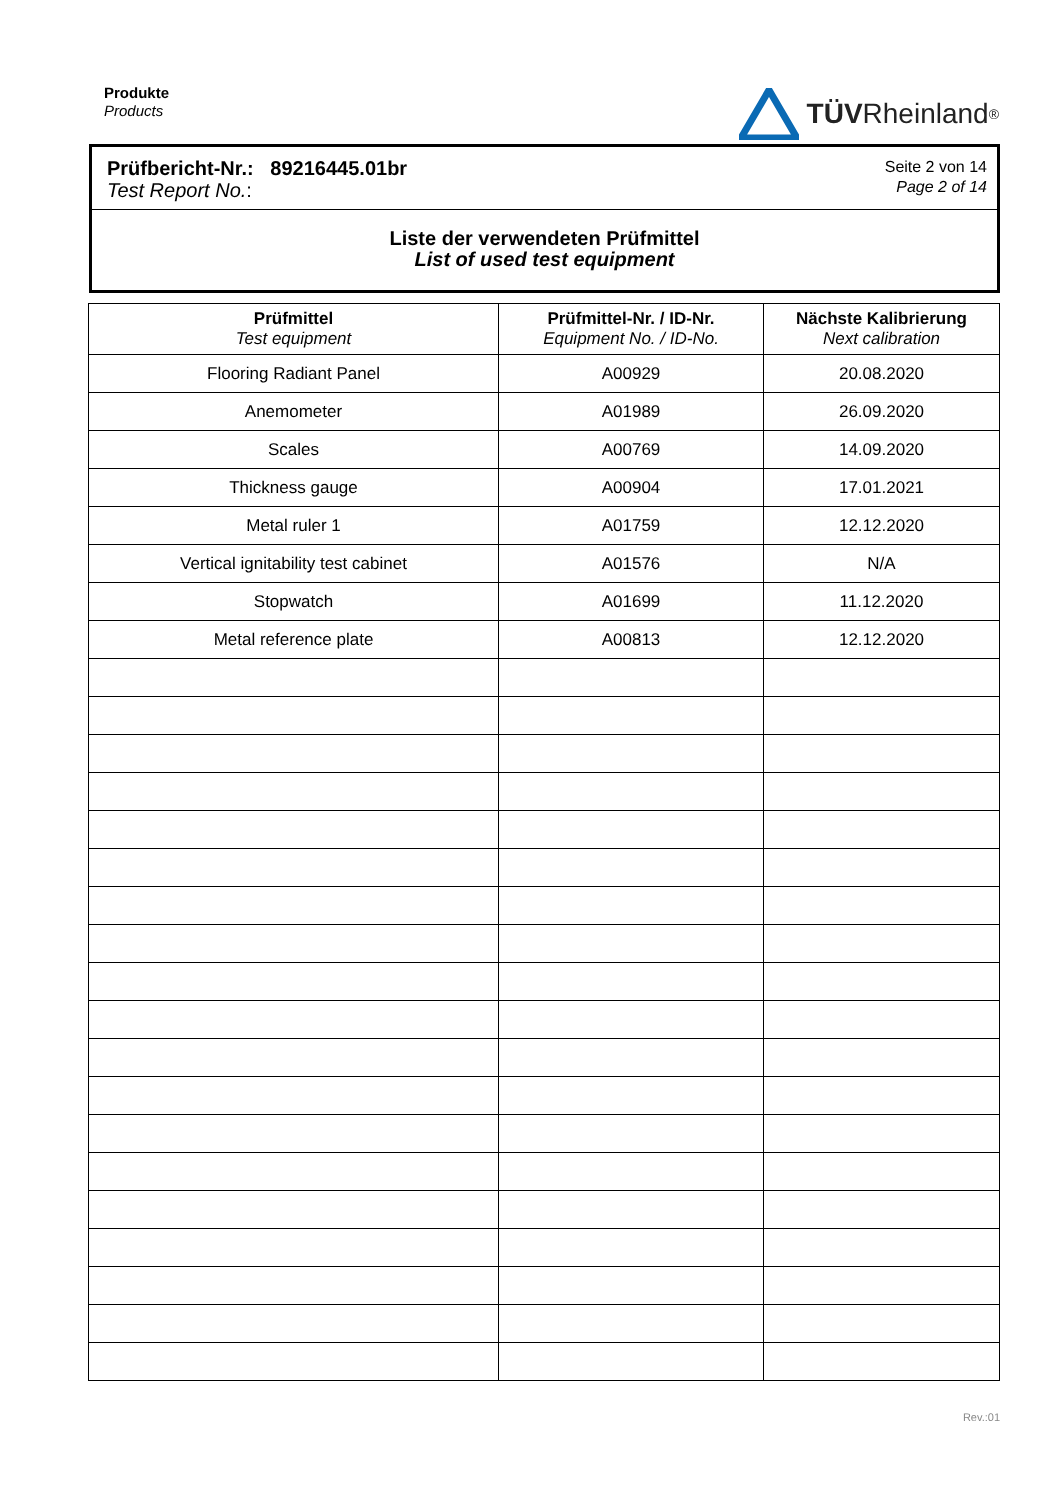Produkte
Products
TÜV Rheinland<sup>®</sup>
Prüfbericht-Nr.: 89216445.01br
Test Report No.:
Seite 2 von 14
Page 2 of 14
Liste der verwendeten Prüfmittel
List of used test equipment
| Prüfmittel Test equipment | Prüfmittel-Nr. / ID-Nr. Equipment No. / ID-No. | Nächste Kalibrierung Next calibration |
| --- | --- | --- |
| Flooring Radiant Panel | A00929 | 20.08.2020 |
| Anemometer | A01989 | 26.09.2020 |
| Scales | A00769 | 14.09.2020 |
| Thickness gauge | A00904 | 17.01.2021 |
| Metal ruler 1 | A01759 | 12.12.2020 |
| Vertical ignitability test cabinet | A01576 | N/A |
| Stopwatch | A01699 | 11.12.2020 |
| Metal reference plate | A00813 | 12.12.2020 |
Rev.:01